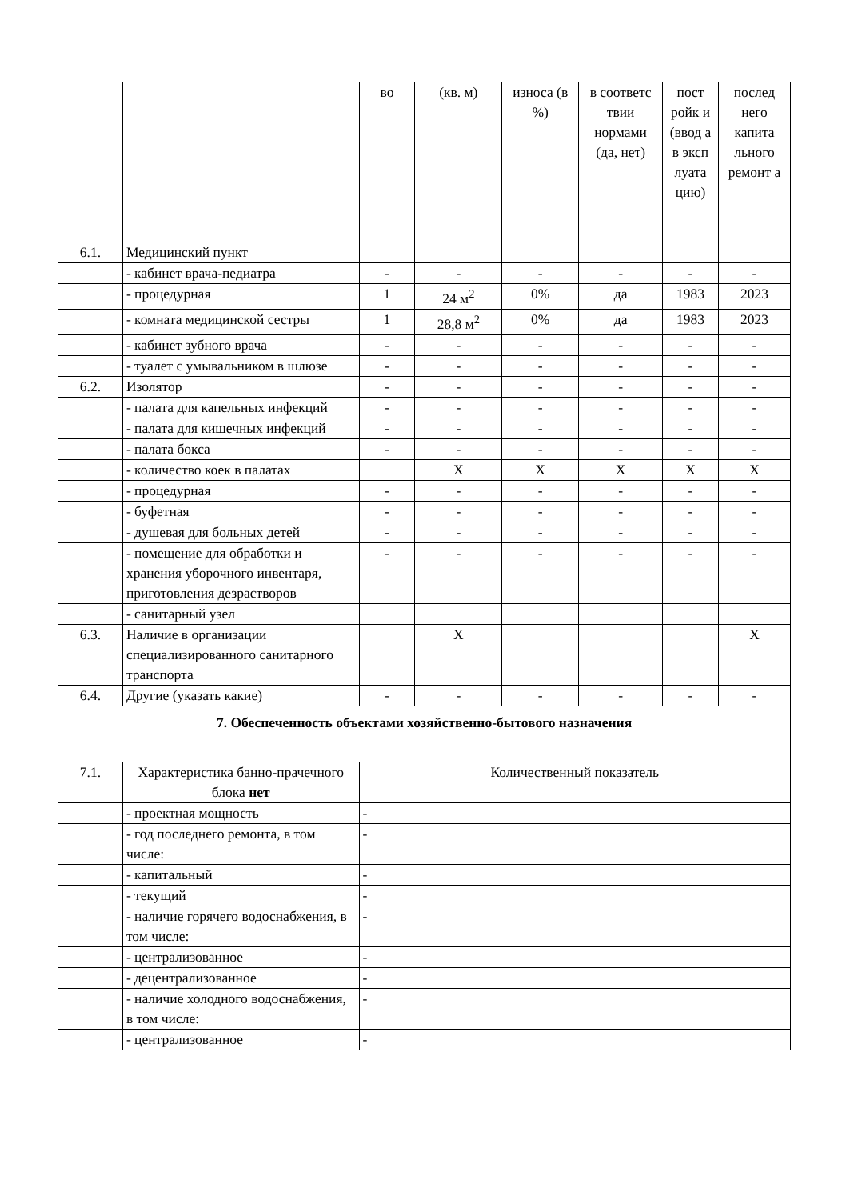| | | во | (кв. м) | износа (в %) | в соответс твии нормами (да, нет) | пост ройк и (ввод а в эксп луата цию) | послед него капита льного ремонт а |
| 6.1. | Медицинский пункт | | | | | | |
| | - кабинет врача-педиатра | - | - | - | - | - | - |
| | - процедурная | 1 | 24 м<sup>2</sup> | 0% | да | 1983 | 2023 |
| | - комната медицинской сестры | 1 | 28,8 м<sup>2</sup> | 0% | да | 1983 | 2023 |
| | - кабинет зубного врача | - | - | - | - | - | - |
| | - туалет с умывальником в шлюзе | - | - | - | - | - | - |
| 6.2. | Изолятор | - | - | - | - | - | - |
| | - палата для капельных инфекций | - | - | - | - | - | - |
| | - палата для кишечных инфекций | - | - | - | - | - | - |
| | - палата бокса | - | - | - | - | - | - |
| | - количество коек в палатах | | X | X | X | X | X |
| | - процедурная | - | - | - | - | - | - |
| | - буфетная | - | - | - | - | - | - |
| | - душевая для больных детей | - | - | - | - | - | - |
| | - помещение для обработки и хранения уборочного инвентаря, приготовления дезрастворов | - | - | - | - | - | - |
| | - санитарный узел | | | | | | |
| 6.3. | Наличие в организации специализированного санитарного транспорта | | X | | | | X |
| 6.4. | Другие (указать какие) | - | - | - | - | - | - |
| 7. Обеспеченность объектами хозяйственно-бытового назначения | | | | | | | |
| 7.1. | Характеристика банно-прачечного блока нет | Количественный показатель | | | | | |
| | - проектная мощность | - | | | | | |
| | - год последнего ремонта, в том числе: | - | | | | | |
| | - капитальный | - | | | | | |
| | - текущий | - | | | | | |
| | - наличие горячего водоснабжения, в том числе: | - | | | | | |
| | - централизованное | - | | | | | |
| | - децентрализованное | - | | | | | |
| | - наличие холодного водоснабжения, в том числе: | - | | | | | |
| | - централизованное | - | | | | | |